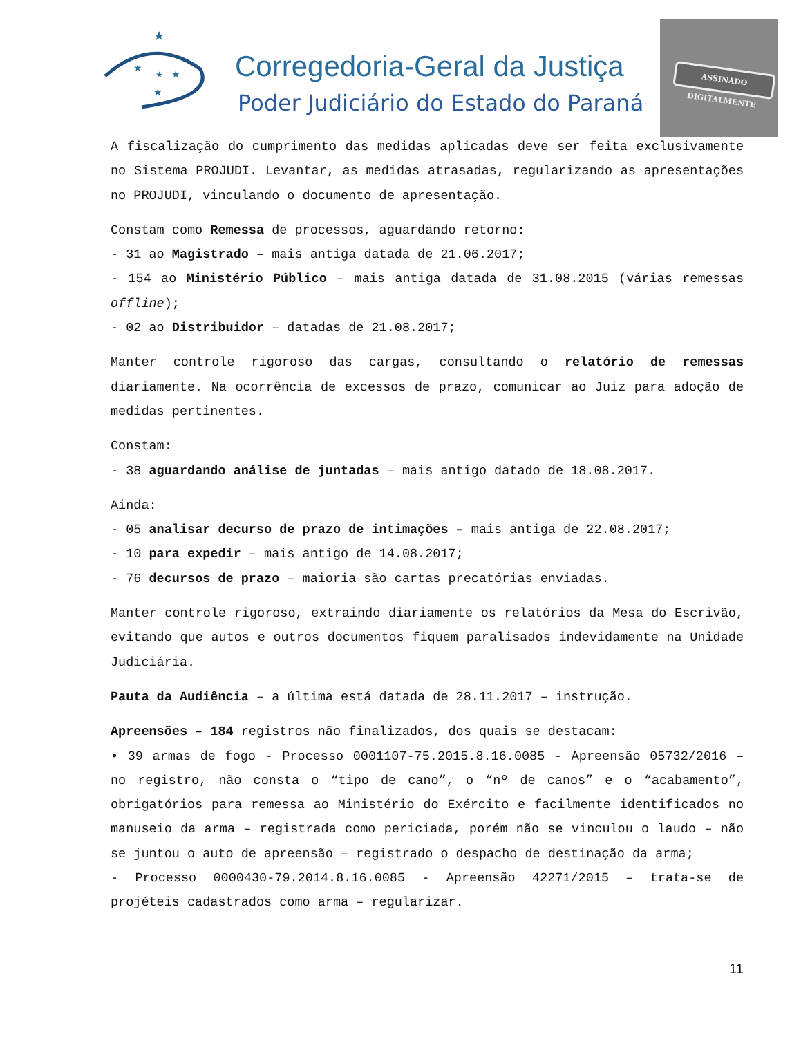★
★
★
★
★
Corregedoria-Geral da Justiça
Poder Judiciário do Estado do Paraná
ASSINADO DIGITALMENTE
A fiscalização do cumprimento das medidas aplicadas deve ser feita exclusivamente no Sistema PROJUDI. Levantar, as medidas atrasadas, regularizando as apresentações no PROJUDI, vinculando o documento de apresentação.
Constam como Remessa de processos, aguardando retorno:
- 31 ao Magistrado – mais antiga datada de 21.06.2017;
- 154 ao Ministério Público – mais antiga datada de 31.08.2015 (várias remessas offline);
- 02 ao Distribuidor – datadas de 21.08.2017;
Manter controle rigoroso das cargas, consultando o relatório de remessas diariamente. Na ocorrência de excessos de prazo, comunicar ao Juiz para adoção de medidas pertinentes.
Constam:
- 38 aguardando análise de juntadas – mais antigo datado de 18.08.2017.
Ainda:
- 05 analisar decurso de prazo de intimações – mais antiga de 22.08.2017;
- 10 para expedir – mais antigo de 14.08.2017;
- 76 decursos de prazo – maioria são cartas precatórias enviadas.
Manter controle rigoroso, extraindo diariamente os relatórios da Mesa do Escrivão, evitando que autos e outros documentos fiquem paralisados indevidamente na Unidade Judiciária.
Pauta da Audiência – a última está datada de 28.11.2017 – instrução.
Apreensões – 184 registros não finalizados, dos quais se destacam:
• 39 armas de fogo - Processo 0001107-75.2015.8.16.0085 - Apreensão 05732/2016 – no registro, não consta o “tipo de cano”, o “nº de canos” e o “acabamento”, obrigatórios para remessa ao Ministério do Exército e facilmente identificados no manuseio da arma – registrada como periciada, porém não se vinculou o laudo – não se juntou o auto de apreensão – registrado o despacho de destinação da arma;
- Processo 0000430-79.2014.8.16.0085 - Apreensão 42271/2015 – trata-se de projéteis cadastrados como arma – regularizar.
11